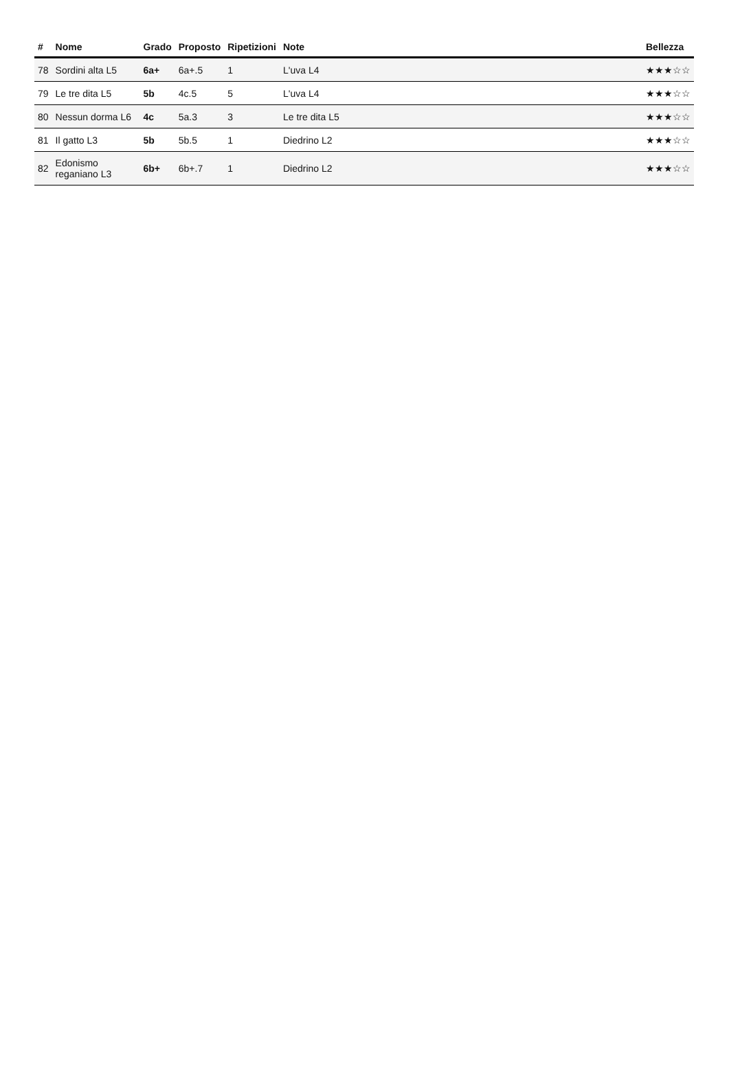| # | Nome | Grado | Proposto | Ripetizioni | Note | Bellezza |
| --- | --- | --- | --- | --- | --- | --- |
| 78 | Sordini alta L5 | 6a+ | 6a+.5 | 1 | L'uva L4 | ★★★☆☆ |
| 79 | Le tre dita L5 | 5b | 4c.5 | 5 | L'uva L4 | ★★★☆☆ |
| 80 | Nessun dorma L6 | 4c | 5a.3 | 3 | Le tre dita L5 | ★★★☆☆ |
| 81 | Il gatto L3 | 5b | 5b.5 | 1 | Diedrino L2 | ★★★☆☆ |
| 82 | Edonismo reganiano L3 | 6b+ | 6b+.7 | 1 | Diedrino L2 | ★★★☆☆ |